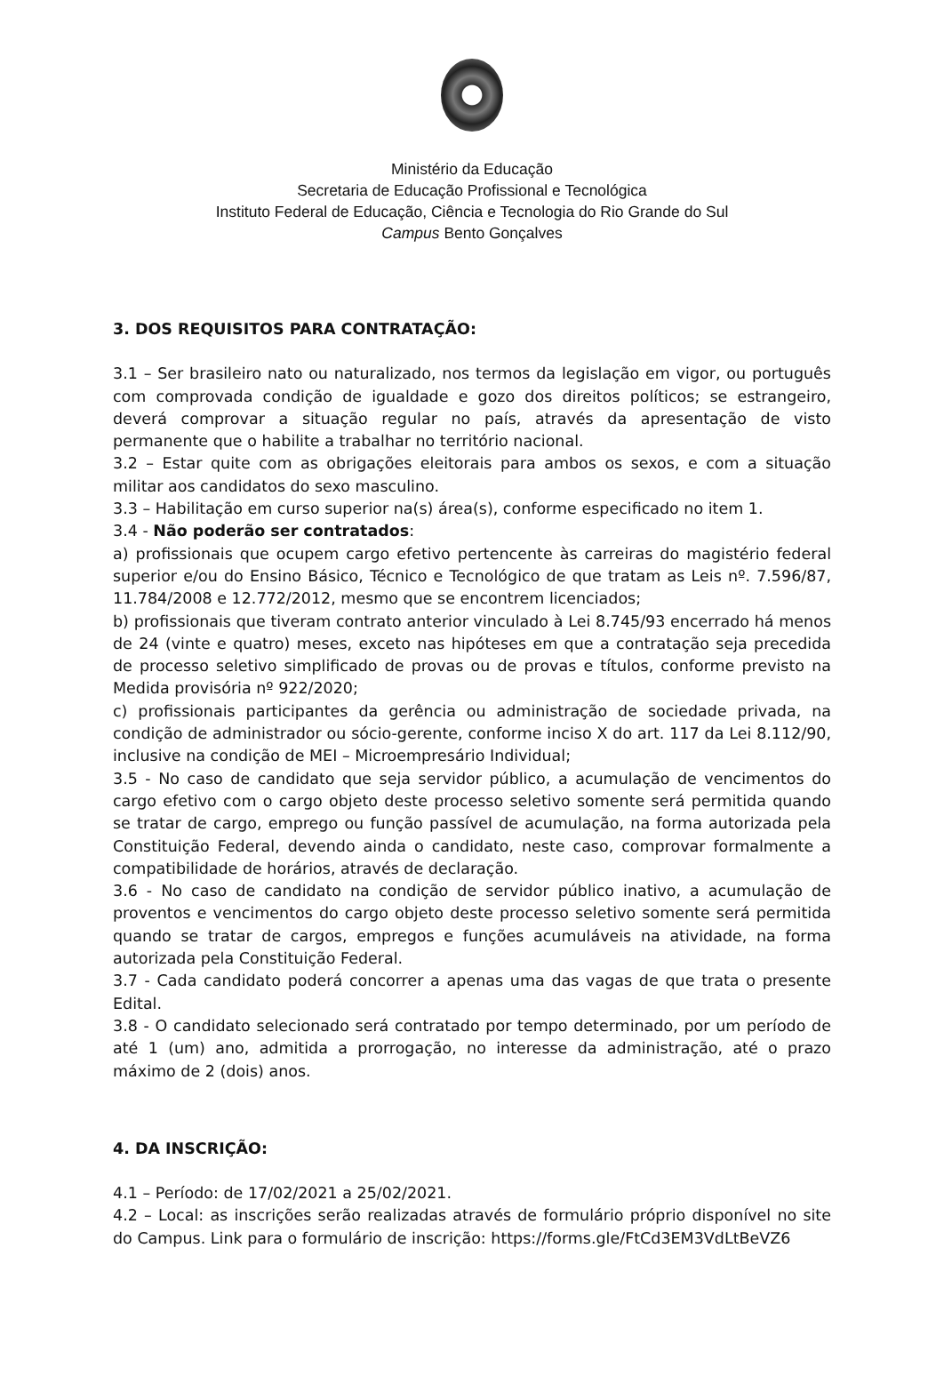Ministério da Educação
Secretaria de Educação Profissional e Tecnológica
Instituto Federal de Educação, Ciência e Tecnologia do Rio Grande do Sul
Campus Bento Gonçalves
3. DOS REQUISITOS PARA CONTRATAÇÃO:
3.1 – Ser brasileiro nato ou naturalizado, nos termos da legislação em vigor, ou português com comprovada condição de igualdade e gozo dos direitos políticos; se estrangeiro, deverá comprovar a situação regular no país, através da apresentação de visto permanente que o habilite a trabalhar no território nacional.
3.2 – Estar quite com as obrigações eleitorais para ambos os sexos, e com a situação militar aos candidatos do sexo masculino.
3.3 – Habilitação em curso superior na(s) área(s), conforme especificado no item 1.
3.4 - Não poderão ser contratados:
a) profissionais que ocupem cargo efetivo pertencente às carreiras do magistério federal superior e/ou do Ensino Básico, Técnico e Tecnológico de que tratam as Leis nº. 7.596/87, 11.784/2008 e 12.772/2012, mesmo que se encontrem licenciados;
b) profissionais que tiveram contrato anterior vinculado à Lei 8.745/93 encerrado há menos de 24 (vinte e quatro) meses, exceto nas hipóteses em que a contratação seja precedida de processo seletivo simplificado de provas ou de provas e títulos, conforme previsto na Medida provisória nº 922/2020;
c) profissionais participantes da gerência ou administração de sociedade privada, na condição de administrador ou sócio-gerente, conforme inciso X do art. 117 da Lei 8.112/90, inclusive na condição de MEI – Microempresário Individual;
3.5 - No caso de candidato que seja servidor público, a acumulação de vencimentos do cargo efetivo com o cargo objeto deste processo seletivo somente será permitida quando se tratar de cargo, emprego ou função passível de acumulação, na forma autorizada pela Constituição Federal, devendo ainda o candidato, neste caso, comprovar formalmente a compatibilidade de horários, através de declaração.
3.6 - No caso de candidato na condição de servidor público inativo, a acumulação de proventos e vencimentos do cargo objeto deste processo seletivo somente será permitida quando se tratar de cargos, empregos e funções acumuláveis na atividade, na forma autorizada pela Constituição Federal.
3.7 - Cada candidato poderá concorrer a apenas uma das vagas de que trata o presente Edital.
3.8 - O candidato selecionado será contratado por tempo determinado, por um período de até 1 (um) ano, admitida a prorrogação, no interesse da administração, até o prazo máximo de 2 (dois) anos.
4. DA INSCRIÇÃO:
4.1 – Período: de 17/02/2021 a 25/02/2021.
4.2 – Local: as inscrições serão realizadas através de formulário próprio disponível no site do Campus. Link para o formulário de inscrição: https://forms.gle/FtCd3EM3VdLtBeVZ6